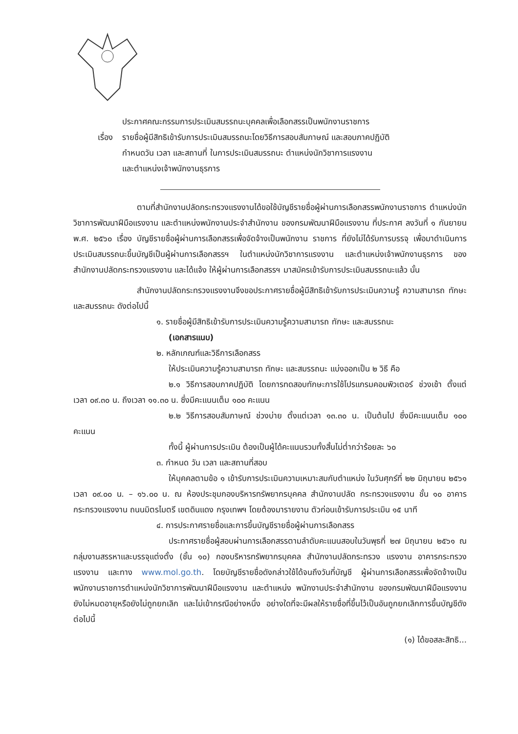ประกาศคณะกรรมการประเมินสมรรถนะบุคคลเพื่อเลือกสรรเป็นพนักงานราชการ
เรื่อง
รายชื่อผู้มีสิทธิเข้ารับการประเมินสมรรถนะโดยวิธีการสอบสัมภาษณ์ และสอบภาคปฏิบัติ
กำหนดวัน เวลา และสถานที่ ในการประเมินสมรรถนะ ตำแหน่งนักวิชาการแรงงาน
และตำแหน่งเจ้าพนักงานธุรการ
ตามที่สำนักงานปลัดกระทรวงแรงงานได้ขอใช้บัญชีรายชื่อผู้ผ่านการเลือกสรรพนักงานราชการ ตำแหน่งนักวิชาการพัฒนาฝีมือแรงงาน และตำแหน่งพนักงานประจำสำนักงาน ของกรมพัฒนาฝีมือแรงงาน ที่ประกาศ ลงวันที่ ๑ กันยายน พ.ศ. ๒๕๖๐ เรื่อง บัญชีรายชื่อผู้ผ่านการเลือกสรรเพื่อจัดจ้างเป็นพนักงาน ราชการ ที่ยังไม่ได้รับการบรรจุ เพื่อมาดำเนินการประเมินสมรรถนะขึ้นบัญชีเป็นผู้ผ่านการเลือกสรรฯ ในตำแหน่งนักวิชาการแรงงาน และตำแหน่งเจ้าพนักงานธุรการ ของสำนักงานปลัดกระทรวงแรงงาน และได้แจ้ง ให้ผู้ผ่านการเลือกสรรฯ มาสมัครเข้ารับการประเมินสมรรถนะแล้ว นั้น
สำนักงานปลัดกระทรวงแรงงานจึงขอประกาศรายชื่อผู้มีสิทธิเข้ารับการประเมินความรู้ ความสามารถ ทักษะ และสมรรถนะ ดังต่อไปนี้
๑. รายชื่อผู้มีสิทธิเข้ารับการประเมินความรู้ความสามารถ ทักษะ และสมรรถนะ
(เอกสารแนบ)
๒. หลักเกณฑ์และวิธีการเลือกสรร
ให้ประเมินความรู้ความสามารถ ทักษะ และสมรรถนะ แบ่งออกเป็น ๒ วิธี คือ
๒.๑ วิธีการสอบภาคปฏิบัติ โดยการทดสอบทักษะการใช้โปรแกรมคอมพิวเตอร์ ช่วงเช้า ตั้งแต่เวลา ๐๙.๓๐ น. ถึงเวลา ๑๑.๓๐ น. ซึ่งมีคะแนนเต็ม ๑๐๐ คะแนน
๒.๒ วิธีการสอบสัมภาษณ์ ช่วงบ่าย ตั้งแต่เวลา ๑๓.๓๐ น. เป็นต้นไป ซึ่งมีคะแนนเต็ม ๑๐๐ คะแนน
ทั้งนี้ ผู้ผ่านการประเมิน ต้องเป็นผู้ได้คะแนนรวมทั้งสิ้นไม่ต่ำกว่าร้อยละ ๖๐
๓. กำหนด วัน เวลา และสถานที่สอบ
ให้บุคคลตามข้อ ๑ เข้ารับการประเมินความเหมาะสมกับตำแหน่ง ในวันศุกร์ที่ ๒๒ มิถุนายน ๒๕๖๑ เวลา ๐๙.๐๐ น. – ๑๖.๐๐ น. ณ ห้องประชุมกองบริหารทรัพยากรบุคคล สำนักงานปลัด กระทรวงแรงงาน ชั้น ๑๐ อาคารกระทรวงแรงงาน ถนนมิตรไมตรี เขตดินแดง กรุงเทพฯ โดยต้องมารายงาน ตัวก่อนเข้ารับการประเมิน ๑๕ นาที
๔. การประกาศรายชื่อและการขึ้นบัญชีรายชื่อผู้ผ่านการเลือกสรร
ประกาศรายชื่อผู้สอบผ่านการเลือกสรรตามลำดับคะแนนสอบในวันพุธที่ ๒๗ มิถุนายน ๒๕๖๑ ณ กลุ่มงานสรรหาและบรรจุแต่งตั้ง (ชั้น ๑๐) กองบริหารทรัพยากรบุคคล สำนักงานปลัดกระทรวง แรงงาน อาคารกระทรวงแรงงาน และทาง www.mol.go.th. โดยบัญชีรายชื่อดังกล่าวใช้ได้จนถึงวันที่บัญชี ผู้ผ่านการเลือกสรรเพื่อจัดจ้างเป็นพนักงานราชการตำแหน่งนักวิชาการพัฒนาฝีมือแรงงาน และตำแหน่ง พนักงานประจำสำนักงาน ของกรมพัฒนาฝีมือแรงงาน ยังไม่หมดอายุหรือยังไม่ถูกยกเลิก และไม่เข้ากรณีอย่างหนึ่ง อย่างใดที่จะมีผลให้รายชื่อที่ขึ้นไว้เป็นอันถูกยกเลิกการขึ้นบัญชีดังต่อไปนี้
(๑) ได้ขอสละสิทธิ...